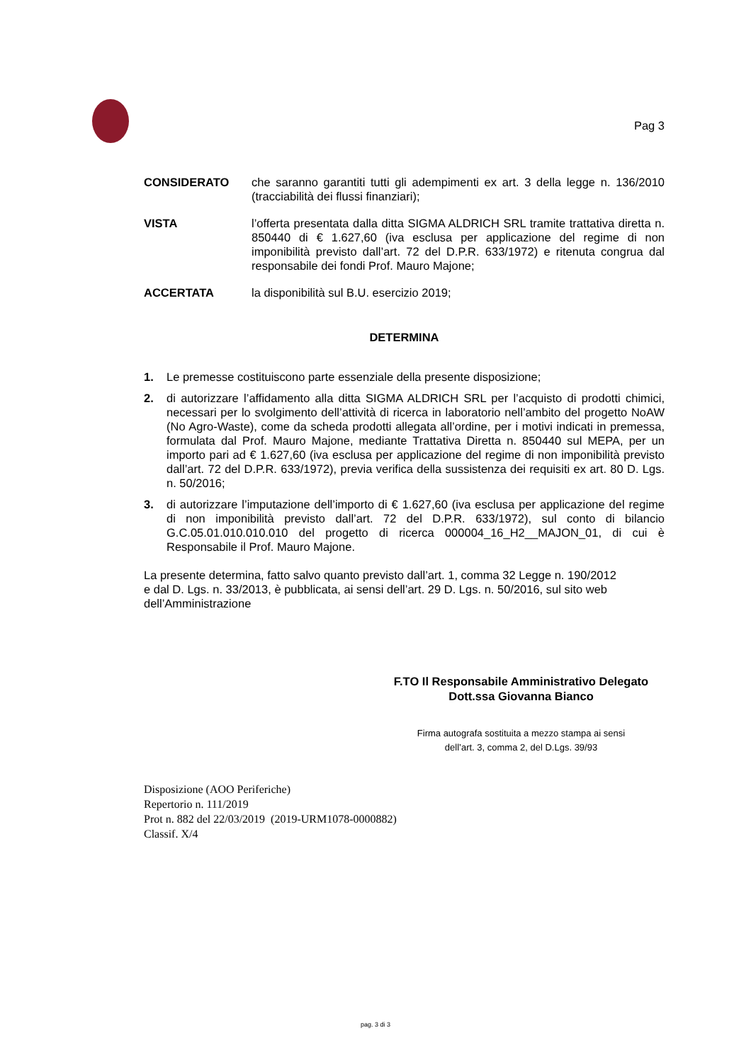Pag 3
CONSIDERATO che saranno garantiti tutti gli adempimenti ex art. 3 della legge n. 136/2010 (tracciabilità dei flussi finanziari);
VISTA l’offerta presentata dalla ditta SIGMA ALDRICH SRL tramite trattativa diretta n. 850440 di € 1.627,60 (iva esclusa per applicazione del regime di non imponibilità previsto dall’art. 72 del D.P.R. 633/1972) e ritenuta congrua dal responsabile dei fondi Prof. Mauro Majone;
ACCERTATA la disponibilità sul B.U. esercizio 2019;
DETERMINA
1. Le premesse costituiscono parte essenziale della presente disposizione;
2. di autorizzare l’affidamento alla ditta SIGMA ALDRICH SRL per l’acquisto di prodotti chimici, necessari per lo svolgimento dell’attività di ricerca in laboratorio nell’ambito del progetto NoAW (No Agro-Waste), come da scheda prodotti allegata all’ordine, per i motivi indicati in premessa, formulata dal Prof. Mauro Majone, mediante Trattativa Diretta n. 850440 sul MEPA, per un importo pari ad € 1.627,60 (iva esclusa per applicazione del regime di non imponibilità previsto dall’art. 72 del D.P.R. 633/1972), previa verifica della sussistenza dei requisiti ex art. 80 D. Lgs. n. 50/2016;
3. di autorizzare l’imputazione dell’importo di € 1.627,60 (iva esclusa per applicazione del regime di non imponibilità previsto dall’art. 72 del D.P.R. 633/1972), sul conto di bilancio G.C.05.01.010.010.010 del progetto di ricerca 000004_16_H2__MAJON_01, di cui è Responsabile il Prof. Mauro Majone.
La presente determina, fatto salvo quanto previsto dall’art. 1, comma 32 Legge n. 190/2012
e dal D. Lgs. n. 33/2013, è pubblicata, ai sensi dell’art. 29 D. Lgs. n. 50/2016, sul sito web
dell’Amministrazione
F.TO Il Responsabile Amministrativo Delegato
Dott.ssa Giovanna Bianco
Firma autografa sostituita a mezzo stampa ai sensi
dell’art. 3, comma 2, del D.Lgs. 39/93
Disposizione (AOO Periferiche)
Repertorio n. 111/2019
Prot n. 882 del 22/03/2019 (2019-URM1078-0000882)
Classif. X/4
pag. 3 di 3